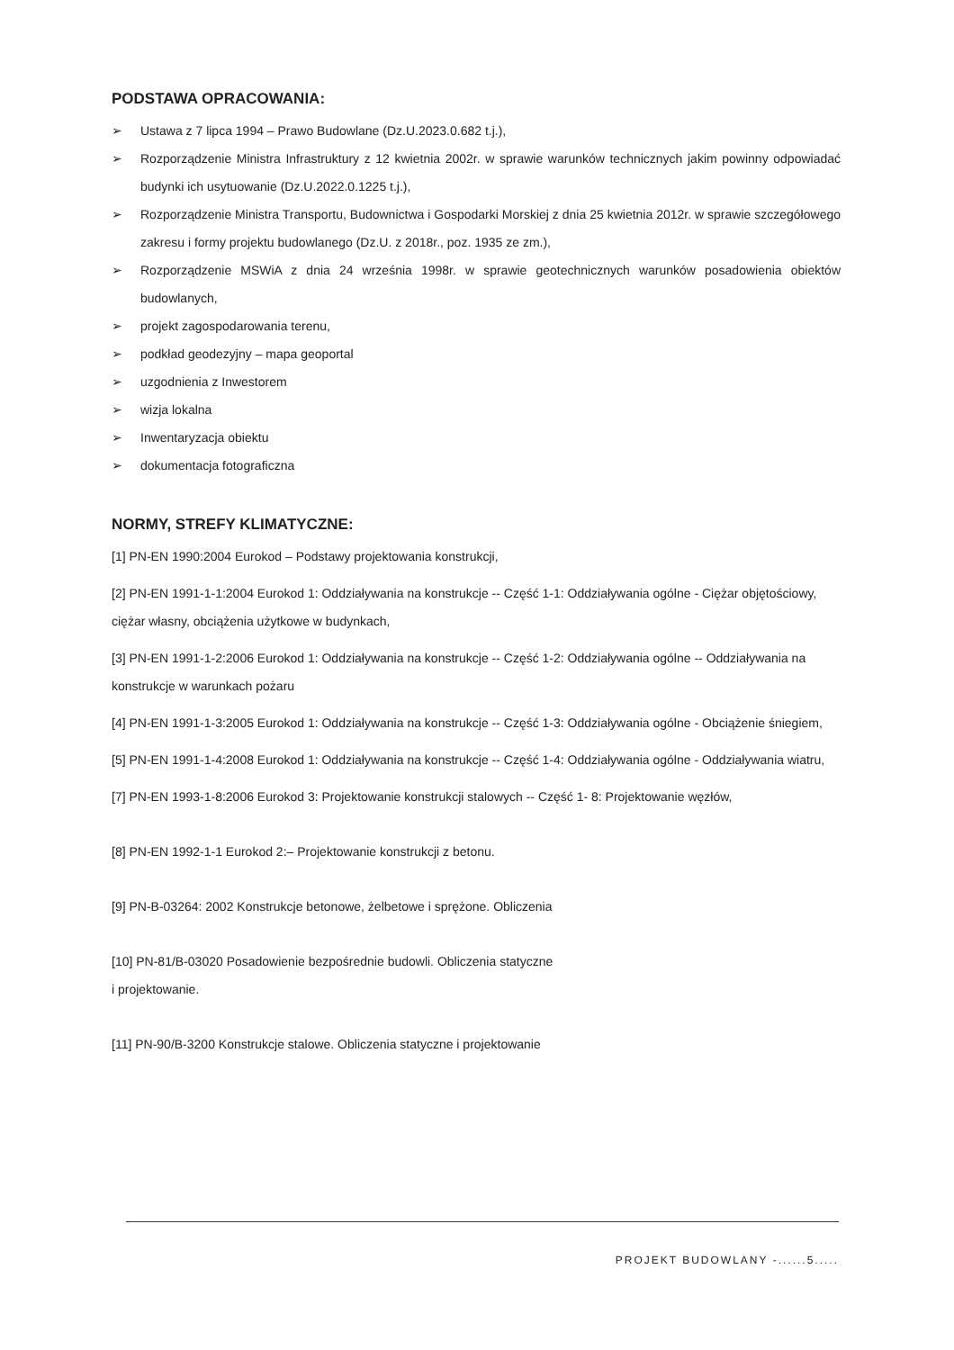PODSTAWA OPRACOWANIA:
➢ Ustawa z 7 lipca 1994 – Prawo Budowlane (Dz.U.2023.0.682 t.j.),
➢ Rozporządzenie Ministra Infrastruktury z 12 kwietnia 2002r. w sprawie warunków technicznych jakim powinny odpowiadać budynki ich usytuowanie (Dz.U.2022.0.1225 t.j.),
➢ Rozporządzenie Ministra Transportu, Budownictwa i Gospodarki Morskiej z dnia 25 kwietnia 2012r. w sprawie szczegółowego zakresu i formy projektu budowlanego (Dz.U. z 2018r., poz. 1935 ze zm.),
➢ Rozporządzenie MSWiA z dnia 24 września 1998r. w sprawie geotechnicznych warunków posadowienia obiektów budowlanych,
➢ projekt zagospodarowania terenu,
➢ podkład geodezyjny – mapa geoportal
➢ uzgodnienia z Inwestorem
➢ wizja lokalna
➢ Inwentaryzacja obiektu
➢ dokumentacja fotograficzna
NORMY, STREFY KLIMATYCZNE:
[1] PN-EN 1990:2004 Eurokod – Podstawy projektowania konstrukcji,
[2] PN-EN 1991-1-1:2004 Eurokod 1: Oddziaływania na konstrukcje -- Część 1-1: Oddziaływania ogólne - Ciężar objętościowy, ciężar własny, obciążenia użytkowe w budynkach,
[3] PN-EN 1991-1-2:2006 Eurokod 1: Oddziaływania na konstrukcje -- Część 1-2: Oddziaływania ogólne -- Oddziaływania na konstrukcje w warunkach pożaru
[4] PN-EN 1991-1-3:2005 Eurokod 1: Oddziaływania na konstrukcje -- Część 1-3: Oddziaływania ogólne - Obciążenie śniegiem,
[5] PN-EN 1991-1-4:2008 Eurokod 1: Oddziaływania na konstrukcje -- Część 1-4: Oddziaływania ogólne - Oddziaływania wiatru,
[7] PN-EN 1993-1-8:2006 Eurokod 3: Projektowanie konstrukcji stalowych -- Część 1- 8: Projektowanie węzłów,
[8] PN-EN 1992-1-1 Eurokod 2:– Projektowanie konstrukcji z betonu.
[9] PN-B-03264: 2002 Konstrukcje betonowe, żelbetowe i sprężone. Obliczenia
[10] PN-81/B-03020 Posadowienie bezpośrednie budowli. Obliczenia statyczne
i projektowanie.
[11] PN-90/B-3200 Konstrukcje stalowe. Obliczenia statyczne i projektowanie
PROJEKT BUDOWLANY -......5.....